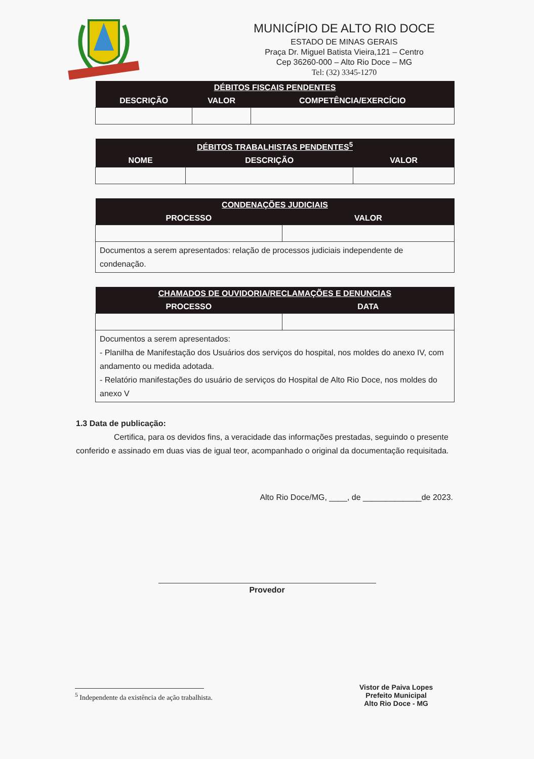MUNICÍPIO DE ALTO RIO DOCE
ESTADO DE MINAS GERAIS
Praça Dr. Miguel Batista Vieira,121 – Centro
Cep 36260-000 – Alto Rio Doce – MG
Tel: (32) 3345-1270
| DÉBITOS FISCAIS PENDENTES | | |
| --- | --- | --- |
| DESCRIÇÃO | VALOR | COMPETÊNCIA/EXERCÍCIO |
| DÉBITOS TRABALHISTAS PENDENTES<sup>5</sup> | | |
| --- | --- | --- |
| NOME | DESCRIÇÃO | VALOR |
| CONDENAÇÕES JUDICIAIS | |
| --- | --- |
| PROCESSO | VALOR |
| Documentos a serem apresentados: relação de processos judiciais independente de condenação. | |
| CHAMADOS DE OUVIDORIA/RECLAMAÇÕES E DENUNCIAS | |
| --- | --- |
| PROCESSO | DATA |
| Documentos a serem apresentados: - Planilha de Manifestação dos Usuários dos serviços do hospital, nos moldes do anexo IV, com andamento ou medida adotada. - Relatório manifestações do usuário de serviços do Hospital de Alto Rio Doce, nos moldes do anexo V | |
1.3 Data de publicação:
Certifica, para os devidos fins, a veracidade das informações prestadas, seguindo o presente conferido e assinado em duas vias de igual teor, acompanhado o original da documentação requisitada.
Alto Rio Doce/MG, ____, de _____________de 2023.
Provedor
<sup>5</sup> Independente da existência de ação trabalhista.
Vistor de Paiva Lopes
Prefeito Municipal
Alto Rio Doce - MG